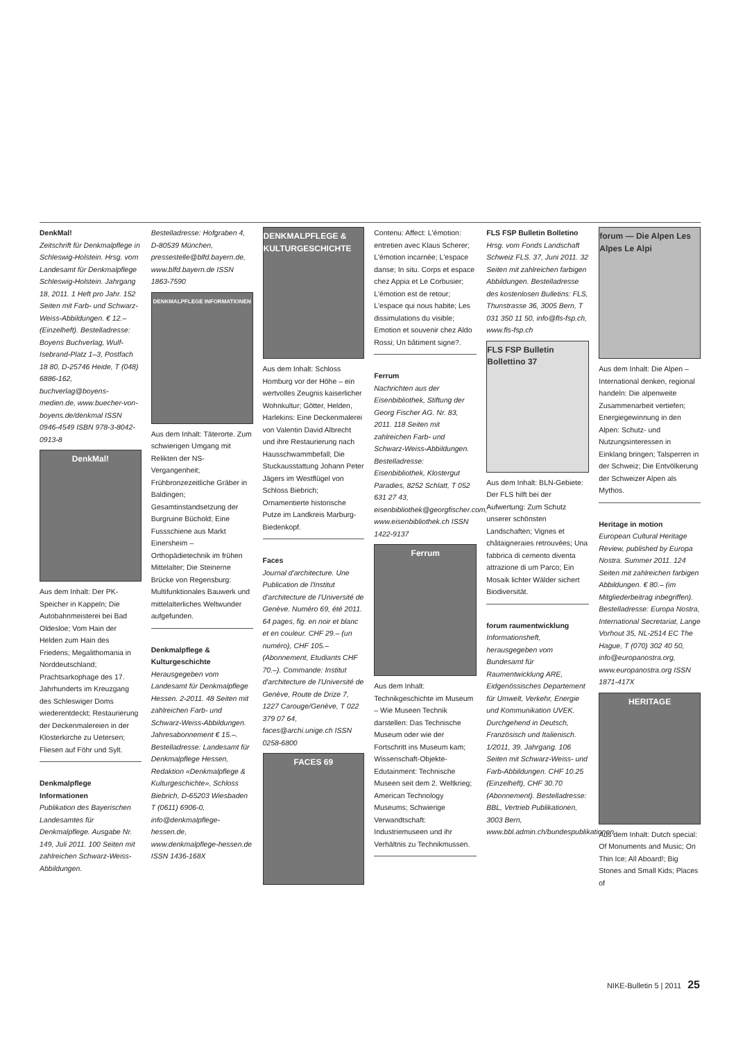DenkMal!
Zeitschrift für Denkmalpflege in Schleswig-Holstein. Hrsg. vom Landesamt für Denkmalpflege Schleswig-Holstein. Jahrgang 18, 2011. 1 Heft pro Jahr. 152 Seiten mit Farb- und Schwarz-Weiss-Abbildungen. € 12.– (Einzelheft). Bestelladresse: Boyens Buchverlag, Wulf-Isebrand-Platz 1–3, Postfach 18 80, D-25746 Heide, T (048) 6886-162, buchverlag@boyens-medien.de, www.buecher-von-boyens.de/denkmal ISSN 0946-4549 ISBN 978-3-8042-0913-8
DenkMal!
Aus dem Inhalt: Der PK-Speicher in Kappeln; Die Autobahnmeisterei bei Bad Oldesloe; Vom Hain der Helden zum Hain des Friedens; Megalithomania in Norddeutschland; Prachtsarkophage des 17. Jahrhunderts im Kreuzgang des Schleswiger Doms wiederentdeckt; Restaurierung der Deckenmalereien in der Klosterkirche zu Uetersen; Fliesen auf Föhr und Sylt.
Denkmalpflege Informationen
Publikation des Bayerischen Landesamtes für Denkmalpflege. Ausgabe Nr. 149, Juli 2011. 100 Seiten mit zahlreichen Schwarz-Weiss-Abbildungen.
Bestelladresse: Hofgraben 4, D-80539 München, pressestelle@blfd.bayern.de, www.blfd.bayern.de ISSN 1863-7590
DENKMALPFLEGE INFORMATIONEN
Aus dem Inhalt: Täterorte. Zum schwierigen Umgang mit Relikten der NS-Vergangenheit; Frühbronzezeitliche Gräber in Baldingen; Gesamtinstandsetzung der Burgruine Büchold; Eine Fussschiene aus Markt Einersheim – Orthopädietechnik im frühen Mittelalter; Die Steinerne Brücke von Regensburg: Multifunktionales Bauwerk und mittelalterliches Weltwunder aufgefunden.
Denkmalpflege & Kulturgeschichte
Herausgegeben vom Landesamt für Denkmalpflege Hessen. 2-2011. 48 Seiten mit zahlreichen Farb- und Schwarz-Weiss-Abbildungen. Jahresabonnement € 15.–. Bestelladresse: Landesamt für Denkmalpflege Hessen, Redaktion «Denkmalpflege & Kulturgeschichte», Schloss Biebrich, D-65203 Wiesbaden T (0611) 6906-0, info@denkmalpflege-hessen.de, www.denkmalpflege-hessen.de ISSN 1436-168X
DENKMALPFLEGE & KULTURGESCHICHTE
Aus dem Inhalt: Schloss Homburg vor der Höhe – ein wertvolles Zeugnis kaiserlicher Wohnkultur; Götter, Helden, Harlekins: Eine Deckenmalerei von Valentin David Albrecht und ihre Restaurierung nach Hausschwammbefall; Die Stuckausstattung Johann Peter Jägers im Westflügel von Schloss Biebrich; Ornamentierte historische Putze im Landkreis Marburg-Biedenkopf.
Faces
Journal d'architecture. Une Publication de l'Institut d'architecture de l'Université de Genève. Numéro 69, été 2011. 64 pages, fig. en noir et blanc et en couleur. CHF 29.– (un numéro), CHF 105.– (Abonnement, Etudiants CHF 70.–). Commande: Institut d'architecture de l'Université de Genève, Route de Drize 7, 1227 Carouge/Genève, T 022 379 07 64, faces@archi.unige.ch ISSN 0258-6800
FACES 69
Contenu: Affect: L'émotion: entretien avec Klaus Scherer; L'émotion incarnée; L'espace danse; In situ. Corps et espace chez Appia et Le Corbusier; L'émotion est de retour; L'espace qui nous habite; Les dissimulations du visible; Emotion et souvenir chez Aldo Rossi; Un bâtiment signe?.
Ferrum
Nachrichten aus der Eisenbibliothek, Stiftung der Georg Fischer AG. Nr. 83, 2011. 118 Seiten mit zahlreichen Farb- und Schwarz-Weiss-Abbildungen. Bestelladresse: Eisenbibliothek, Klostergut Paradies, 8252 Schlatt, T 052 631 27 43, eisenbibliothek@georgfischer.com, www.eisenbibliothek.ch ISSN 1422-9137
Ferrum
Aus dem Inhalt: Technikgeschichte im Museum – Wie Museen Technik darstellen: Das Technische Museum oder wie der Fortschritt ins Museum kam; Wissenschaft-Objekte-Edutainment: Technische Museen seit dem 2. Weltkrieg; American Technology Museums; Schwierige Verwandtschaft: Industriemuseen und ihr Verhältnis zu Technikmussen.
FLS FSP Bulletin Bolletino
Hrsg. vom Fonds Landschaft Schweiz FLS. 37, Juni 2011. 32 Seiten mit zahlreichen farbigen Abbildungen. Bestelladresse des kostenlosen Bulletins: FLS, Thunstrasse 36, 3005 Bern, T 031 350 11 50, info@fls-fsp.ch, www.fls-fsp.ch
FLS FSP Bulletin Bollettino 37
Aus dem Inhalt: BLN-Gebiete: Der FLS hilft bei der Aufwertung: Zum Schutz unserer schönsten Landschaften; Vignes et châtaigneraies retrouvées; Una fabbrica di cemento diventa attrazione di um Parco; Ein Mosaik lichter Wälder sichert Biodiversität.
forum raumentwicklung
Informationsheft, herausgegeben vom Bundesamt für Raumentwicklung ARE, Eidgenössisches Departement für Umwelt, Verkehr, Energie und Kommunikation UVEK. Durchgehend in Deutsch, Französisch und Italienisch. 1/2011, 39. Jahrgang. 106 Seiten mit Schwarz-Weiss- und Farb-Abbildungen. CHF 10.25 (Einzelheft), CHF 30.70 (Abonnement). Bestelladresse: BBL, Vertrieb Publikationen, 3003 Bern, www.bbl.admin.ch/bundespublikationen
forum — Die Alpen Les Alpes Le Alpi
Aus dem Inhalt: Die Alpen – International denken, regional handeln: Die alpenweite Zusammenarbeit vertiefen; Energiegewinnung in den Alpen: Schutz- und Nutzungsinteressen in Einklang bringen; Talsperren in der Schweiz; Die Entvölkerung der Schweizer Alpen als Mythos.
Heritage in motion
European Cultural Heritage Review, published by Europa Nostra. Summer 2011. 124 Seiten mit zahlreichen farbigen Abbildungen. € 80.– (im Mitgliederbeitrag inbegriffen). Bestelladresse: Europa Nostra, International Secretariat, Lange Vorhout 35, NL-2514 EC The Hague, T (070) 302 40 50, info@europanostra.org, www.europanostra.org ISSN 1871-417X
HERITAGE
Aus dem Inhalt: Dutch special: Of Monuments and Music; On Thin Ice; All Aboard!; Big Stones and Small Kids; Places of
NIKE-Bulletin 5 | 2011 25